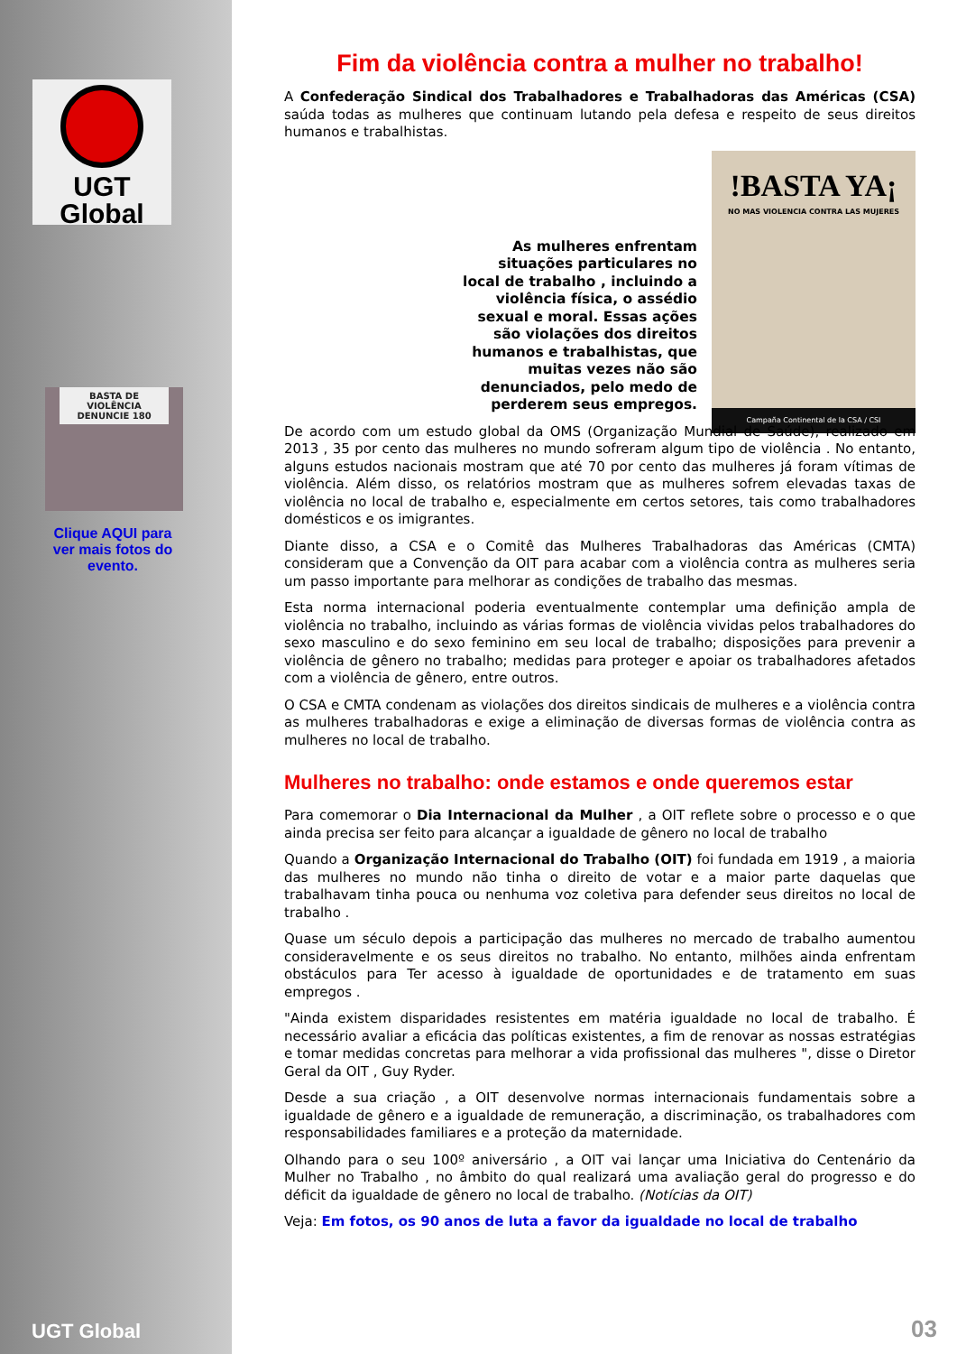UGT
Global
BASTA DE VIOLÊNCIA
DENUNCIE 180
Clique AQUI para ver mais fotos do evento.
UGT Global
Fim da violência contra a mulher no trabalho!
A Confederação Sindical dos Trabalhadores e Trabalhadoras das Américas (CSA) saúda todas as mulheres que continuam lutando pela defesa e respeito de seus direitos humanos e trabalhistas.
As mulheres enfrentam situações particulares no local de trabalho , incluindo a violência física, o assédio sexual e moral. Essas ações são violações dos direitos humanos e trabalhistas, que muitas vezes não são denunciados, pelo medo de perderem seus empregos.
!BASTA YA¡
NO MAS VIOLENCIA CONTRA LAS MUJERES
Campaña Continental de la CSA / CSI
De acordo com um estudo global da OMS (Organização Mundial de Saúde), realizado em 2013 , 35 por cento das mulheres no mundo sofreram algum tipo de violência . No entanto, alguns estudos nacionais mostram que até 70 por cento das mulheres já foram vítimas de violência. Além disso, os relatórios mostram que as mulheres sofrem elevadas taxas de violência no local de trabalho e, especialmente em certos setores, tais como trabalhadores domésticos e os imigrantes.
Diante disso, a CSA e o Comitê das Mulheres Trabalhadoras das Américas (CMTA) consideram que a Convenção da OIT para acabar com a violência contra as mulheres seria um passo importante para melhorar as condições de trabalho das mesmas.
Esta norma internacional poderia eventualmente contemplar uma definição ampla de violência no trabalho, incluindo as várias formas de violência vividas pelos trabalhadores do sexo masculino e do sexo feminino em seu local de trabalho; disposições para prevenir a violência de gênero no trabalho; medidas para proteger e apoiar os trabalhadores afetados com a violência de gênero, entre outros.
O CSA e CMTA condenam as violações dos direitos sindicais de mulheres e a violência contra as mulheres trabalhadoras e exige a eliminação de diversas formas de violência contra as mulheres no local de trabalho.
Mulheres no trabalho: onde estamos e onde queremos estar
Para comemorar o Dia Internacional da Mulher , a OIT reflete sobre o processo e o que ainda precisa ser feito para alcançar a igualdade de gênero no local de trabalho
Quando a Organização Internacional do Trabalho (OIT) foi fundada em 1919 , a maioria das mulheres no mundo não tinha o direito de votar e a maior parte daquelas que trabalhavam tinha pouca ou nenhuma voz coletiva para defender seus direitos no local de trabalho .
Quase um século depois a participação das mulheres no mercado de trabalho aumentou consideravelmente e os seus direitos no trabalho. No entanto, milhões ainda enfrentam obstáculos para Ter acesso à igualdade de oportunidades e de tratamento em suas empregos .
"Ainda existem disparidades resistentes em matéria igualdade no local de trabalho. É necessário avaliar a eficácia das políticas existentes, a fim de renovar as nossas estratégias e tomar medidas concretas para melhorar a vida profissional das mulheres ", disse o Diretor Geral da OIT , Guy Ryder.
Desde a sua criação , a OIT desenvolve normas internacionais fundamentais sobre a igualdade de gênero e a igualdade de remuneração, a discriminação, os trabalhadores com responsabilidades familiares e a proteção da maternidade.
Olhando para o seu 100º aniversário , a OIT vai lançar uma Iniciativa do Centenário da Mulher no Trabalho , no âmbito do qual realizará uma avaliação geral do progresso e do déficit da igualdade de gênero no local de trabalho. (Notícias da OIT)
Veja: Em fotos, os 90 anos de luta a favor da igualdade no local de trabalho
03